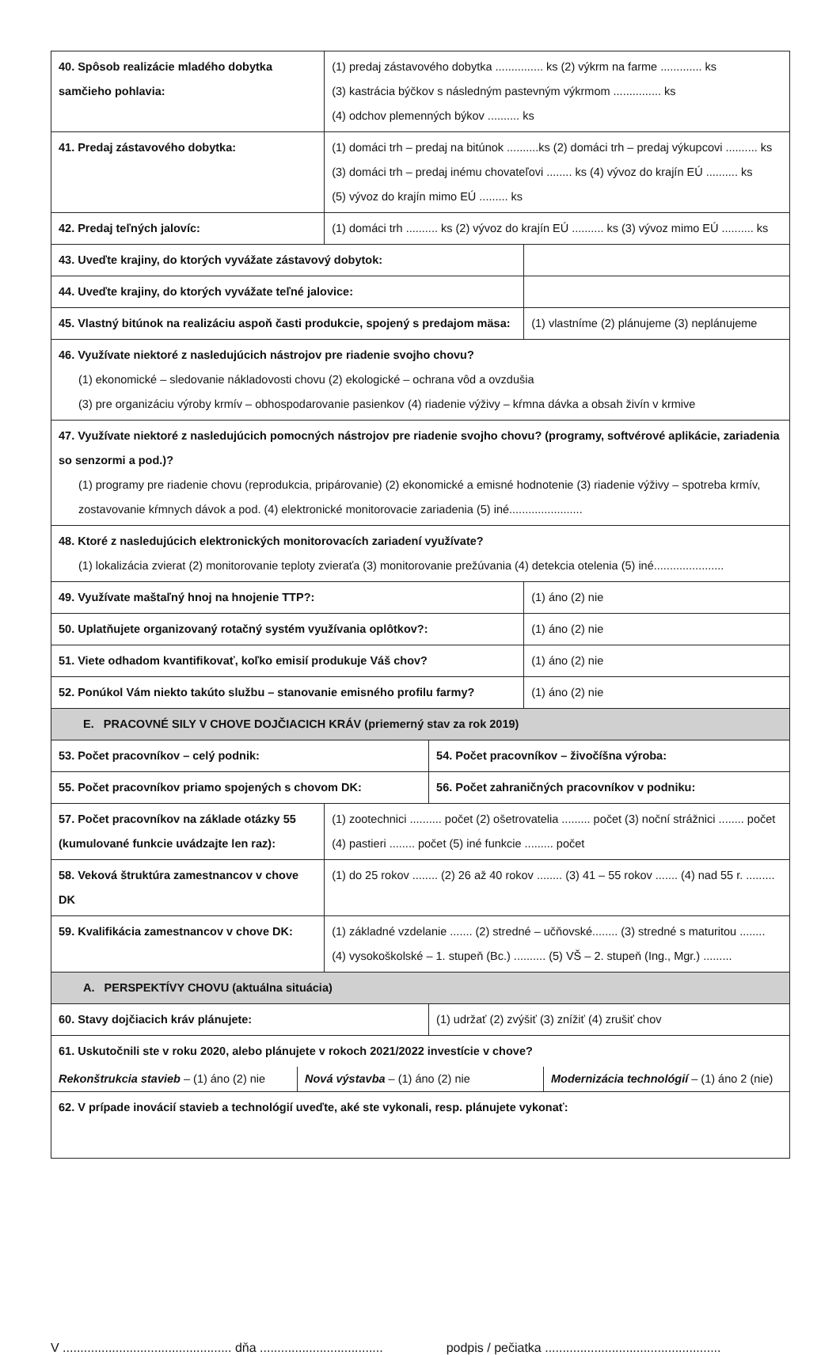| 40. Spôsob realizácie mladého dobytka samčieho pohlavia: | (1) predaj zástavového dobytka ............... ks (2) výkrm na farme ............. ks (3) kastrácia býčkov s následným pastevným výkrmom ............... ks (4) odchov plemenných býkov .......... ks | | |
| 41. Predaj zástavového dobytka: | (1) domáci trh – predaj na bitúnok ..........ks (2) domáci trh – predaj výkupcovi .......... ks (3) domáci trh – predaj inému chovateľovi ........ ks (4) vývoz do krajín EÚ .......... ks (5) vývoz do krajín mimo EÚ ......... ks | | |
| 42. Predaj teľných jalovíc: | (1) domáci trh .......... ks (2) vývoz do krajín EÚ .......... ks (3) vývoz mimo EÚ .......... ks | | |
| 43. Uveďte krajiny, do ktorých vyvážate zástavový dobytok: | | | |
| 44. Uveďte krajiny, do ktorých vyvážate teľné jalovice: | | | |
| 45. Vlastný bitúnok na realizáciu aspoň časti produkcie, spojený s predajom mäsa: | | | (1) vlastníme (2) plánujeme (3) neplánujeme |
| 46. Využívate niektoré z nasledujúcich nástrojov pre riadenie svojho chovu? (1) ekonomické – sledovanie nákladovosti chovu (2) ekologické – ochrana vôd a ovzdušia (3) pre organizáciu výroby krmív – obhospodarovanie pasienkov (4) riadenie výživy – kŕmna dávka a obsah živín v krmive | | | |
| 47. Využívate niektoré z nasledujúcich pomocných nástrojov pre riadenie svojho chovu? (programy, softvérové aplikácie, zariadenia so senzormi a pod.)? (1) programy pre riadenie chovu (reprodukcia, pripárovanie) (2) ekonomické a emisné hodnotenie (3) riadenie výživy – spotreba krmív, zostavovanie kŕmnych dávok a pod. (4) elektronické monitorovacie zariadenia (5) iné....................... | | | |
| 48. Ktoré z nasledujúcich elektronických monitorovacích zariadení využívate? (1) lokalizácia zvierat (2) monitorovanie teploty zvieraťa (3) monitorovanie prežúvania (4) detekcia otelenia (5) iné...................... | | | |
| 49. Využívate maštaľný hnoj na hnojenie TTP?: | | | (1) áno (2) nie |
| 50. Uplatňujete organizovaný rotačný systém využívania oplôtkov?: | | | (1) áno (2) nie |
| 51. Viete odhadom kvantifikovať, koľko emisií produkuje Váš chov? | | | (1) áno (2) nie |
| 52. Ponúkol Vám niekto takúto službu – stanovanie emisného profilu farmy? | | | (1) áno (2) nie |
| E. PRACOVNÉ SILY V CHOVE DOJČIACICH KRÁV (priemerný stav za rok 2019) | | | |
| 53. Počet pracovníkov – celý podnik: | | 54. Počet pracovníkov – živočíšna výroba: | |
| 55. Počet pracovníkov priamo spojených s chovom DK: | | 56. Počet zahraničných pracovníkov v podniku: | |
| 57. Počet pracovníkov na základe otázky 55 (kumulované funkcie uvádzajte len raz): | (1) zootechnici .......... počet (2) ošetrovatelia ......... počet (3) noční strážnici ........ počet (4) pastieri ........ počet (5) iné funkcie ......... počet | | |
| 58. Veková štruktúra zamestnancov v chove DK | (1) do 25 rokov ........ (2) 26 až 40 rokov ........ (3) 41 – 55 rokov ....... (4) nad 55 r. ......... | | |
| 59. Kvalifikácia zamestnancov v chove DK: | (1) základné vzdelanie ....... (2) stredné – učňovské........ (3) stredné s maturitou ........ (4) vysokoškolské – 1. stupeň (Bc.) .......... (5) VŠ – 2. stupeň (Ing., Mgr.) ......... | | |
| A. PERSPEKTÍVY CHOVU (aktuálna situácia) | | | |
| 60. Stavy dojčiacich kráv plánujete: | | (1) udržať (2) zvýšiť (3) znížiť (4) zrušiť chov | |
| 61. Uskutočnili ste v roku 2020, alebo plánujete v rokoch 2021/2022 investície v chove? Rekonštrukcia stavieb – (1) áno (2) nie Nová výstavba – (1) áno (2) nie Modernizácia technológií – (1) áno 2 (nie) | | | |
| 62. V prípade inovácií stavieb a technológií uveďte, aké ste vykonali, resp. plánujete vykonať: | | | |
V ................................................ dňa ................................... podpis / pečiatka ..................................................